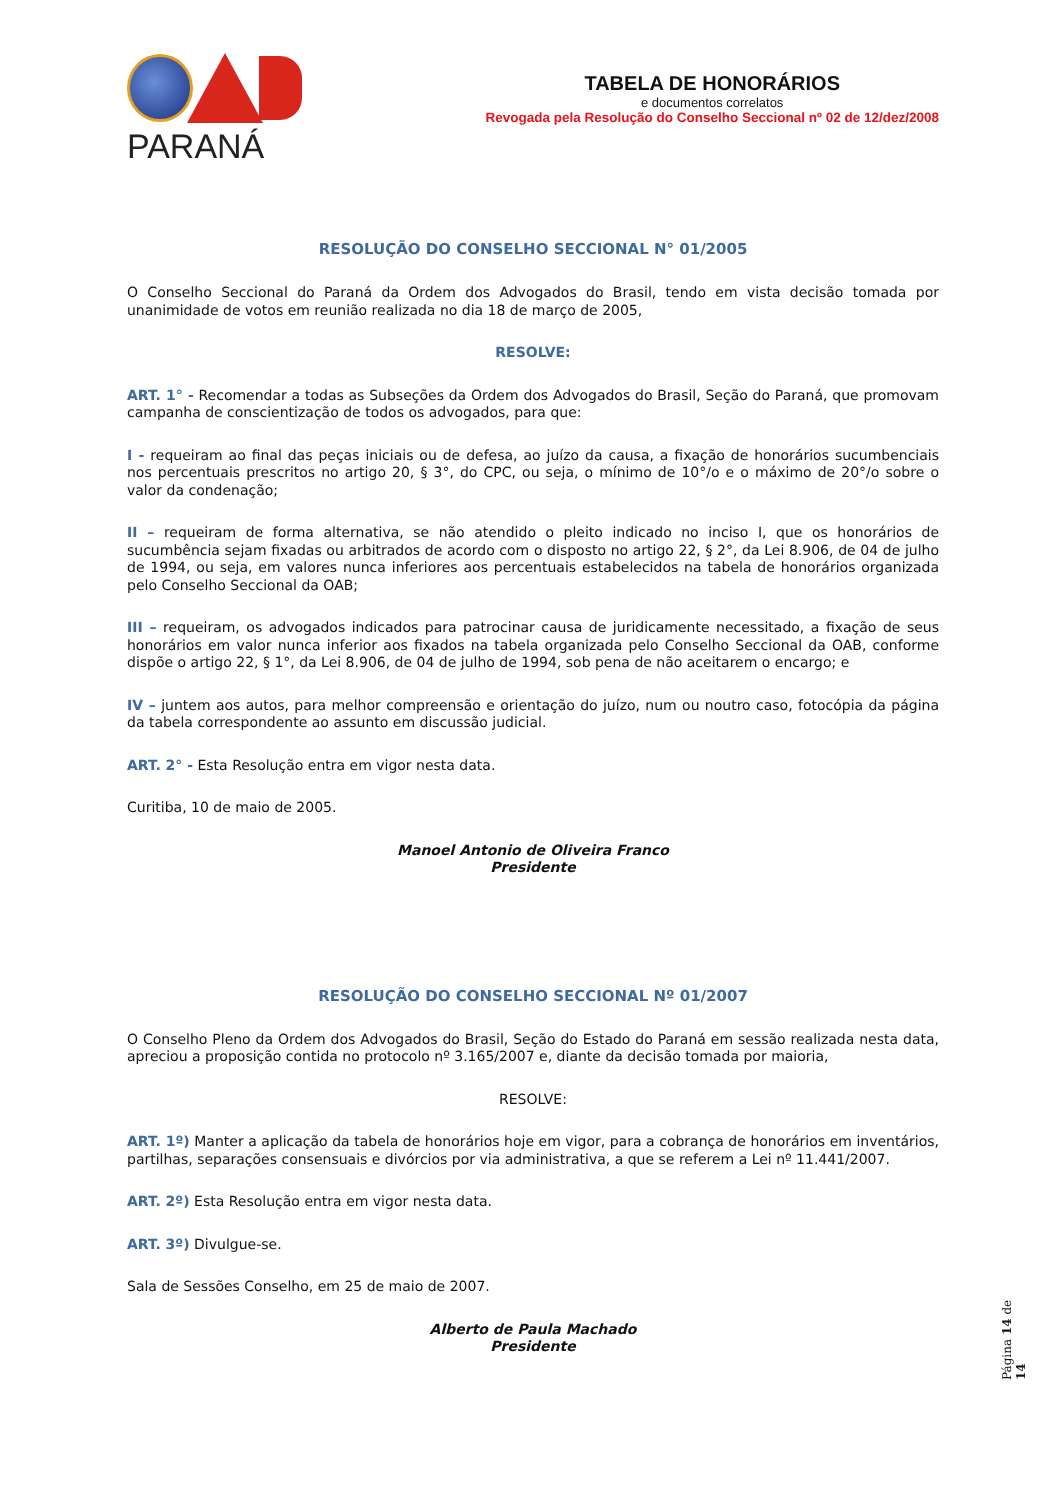PARANÁ
TABELA DE HONORÁRIOS
e documentos correlatos
Revogada pela Resolução do Conselho Seccional nº 02 de 12/dez/2008
RESOLUÇÃO DO CONSELHO SECCIONAL N° 01/2005
O Conselho Seccional do Paraná da Ordem dos Advogados do Brasil, tendo em vista decisão tomada por unanimidade de votos em reunião realizada no dia 18 de março de 2005,
RESOLVE:
ART. 1° - Recomendar a todas as Subseções da Ordem dos Advogados do Brasil, Seção do Paraná, que promovam campanha de conscientização de todos os advogados, para que:
I - requeiram ao final das peças iniciais ou de defesa, ao juízo da causa, a fixação de honorários sucumbenciais nos percentuais prescritos no artigo 20, § 3°, do CPC, ou seja, o mínimo de 10°/o e o máximo de 20°/o sobre o valor da condenação;
II – requeiram de forma alternativa, se não atendido o pleito indicado no inciso I, que os honorários de sucumbência sejam fixadas ou arbitrados de acordo com o disposto no artigo 22, § 2°, da Lei 8.906, de 04 de julho de 1994, ou seja, em valores nunca inferiores aos percentuais estabelecidos na tabela de honorários organizada pelo Conselho Seccional da OAB;
III – requeiram, os advogados indicados para patrocinar causa de juridicamente necessitado, a fixação de seus honorários em valor nunca inferior aos fixados na tabela organizada pelo Conselho Seccional da OAB, conforme dispõe o artigo 22, § 1°, da Lei 8.906, de 04 de julho de 1994, sob pena de não aceitarem o encargo; e
IV – juntem aos autos, para melhor compreensão e orientação do juízo, num ou noutro caso, fotocópia da página da tabela correspondente ao assunto em discussão judicial.
ART. 2° - Esta Resolução entra em vigor nesta data.
Curitiba, 10 de maio de 2005.
Manoel Antonio de Oliveira Franco
Presidente
RESOLUÇÃO DO CONSELHO SECCIONAL Nº 01/2007
O Conselho Pleno da Ordem dos Advogados do Brasil, Seção do Estado do Paraná em sessão realizada nesta data, apreciou a proposição contida no protocolo nº 3.165/2007 e, diante da decisão tomada por maioria,
RESOLVE:
ART. 1º) Manter a aplicação da tabela de honorários hoje em vigor, para a cobrança de honorários em inventários, partilhas, separações consensuais e divórcios por via administrativa, a que se referem a Lei nº 11.441/2007.
ART. 2º) Esta Resolução entra em vigor nesta data.
ART. 3º) Divulgue-se.
Sala de Sessões Conselho, em 25 de maio de 2007.
Alberto de Paula Machado
Presidente
Página 14 de 14